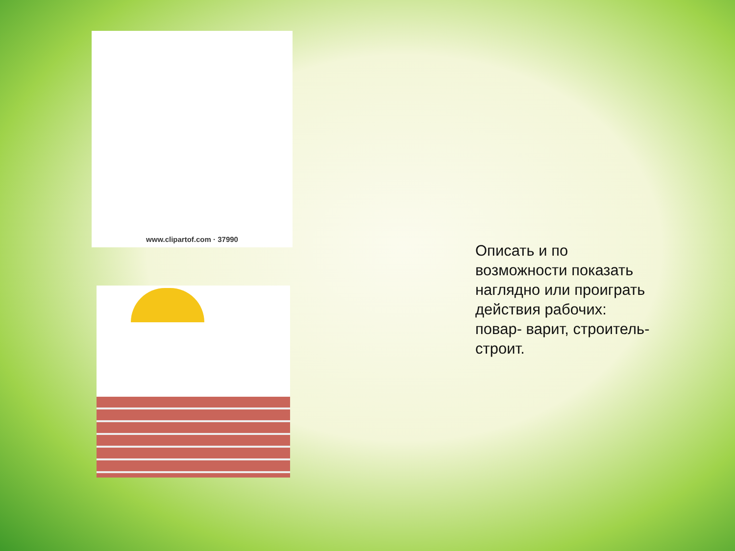www.clipartof.com · 37990
Описать и по
возможности показать
наглядно или проиграть
действия рабочих:
повар- варит, строитель-
строит.